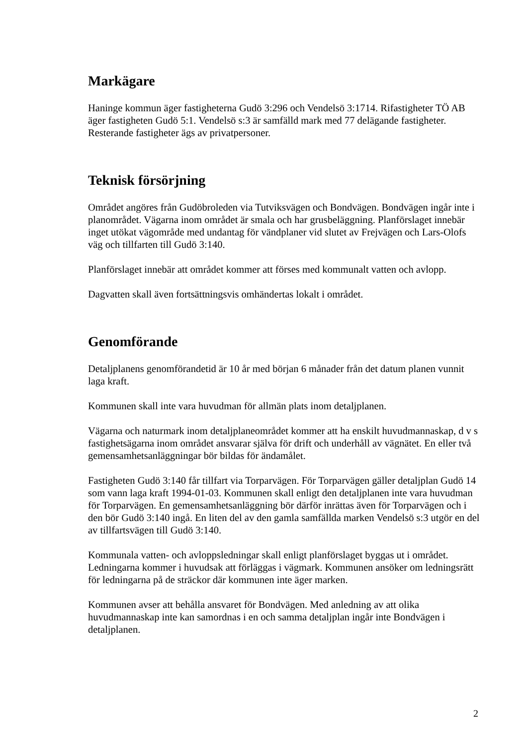Markägare
Haninge kommun äger fastigheterna Gudö 3:296 och Vendelsö 3:1714. Rifastigheter TÖ AB äger fastigheten Gudö 5:1. Vendelsö s:3 är samfälld mark med 77 delägande fastigheter. Resterande fastigheter ägs av privatpersoner.
Teknisk försörjning
Området angöres från Gudöbroleden via Tutviksvägen och Bondvägen. Bondvägen ingår inte i planområdet. Vägarna inom området är smala och har grusbeläggning. Planförslaget innebär inget utökat vägområde med undantag för vändplaner vid slutet av Frejvägen och Lars-Olofs väg och tillfarten till Gudö 3:140.
Planförslaget innebär att området kommer att förses med kommunalt vatten och avlopp.
Dagvatten skall även fortsättningsvis omhändertas lokalt i området.
Genomförande
Detaljplanens genomförandetid är 10 år med början 6 månader från det datum planen vunnit laga kraft.
Kommunen skall inte vara huvudman för allmän plats inom detaljplanen.
Vägarna och naturmark inom detaljplaneområdet kommer att ha enskilt huvudmannaskap, d v s fastighetsägarna inom området ansvarar själva för drift och underhåll av vägnätet. En eller två gemensamhetsanläggningar bör bildas för ändamålet.
Fastigheten Gudö 3:140 får tillfart via Torparvägen. För Torparvägen gäller detaljplan Gudö 14 som vann laga kraft 1994-01-03. Kommunen skall enligt den detaljplanen inte vara huvudman för Torparvägen. En gemensamhetsanläggning bör därför inrättas även för Torparvägen och i den bör Gudö 3:140 ingå. En liten del av den gamla samfällda marken Vendelsö s:3 utgör en del av tillfartsvägen till Gudö 3:140.
Kommunala vatten- och avloppsledningar skall enligt planförslaget byggas ut i området. Ledningarna kommer i huvudsak att förläggas i vägmark. Kommunen ansöker om ledningsrätt för ledningarna på de sträckor där kommunen inte äger marken.
Kommunen avser att behålla ansvaret för Bondvägen. Med anledning av att olika huvudmannaskap inte kan samordnas i en och samma detaljplan ingår inte Bondvägen i detaljplanen.
2